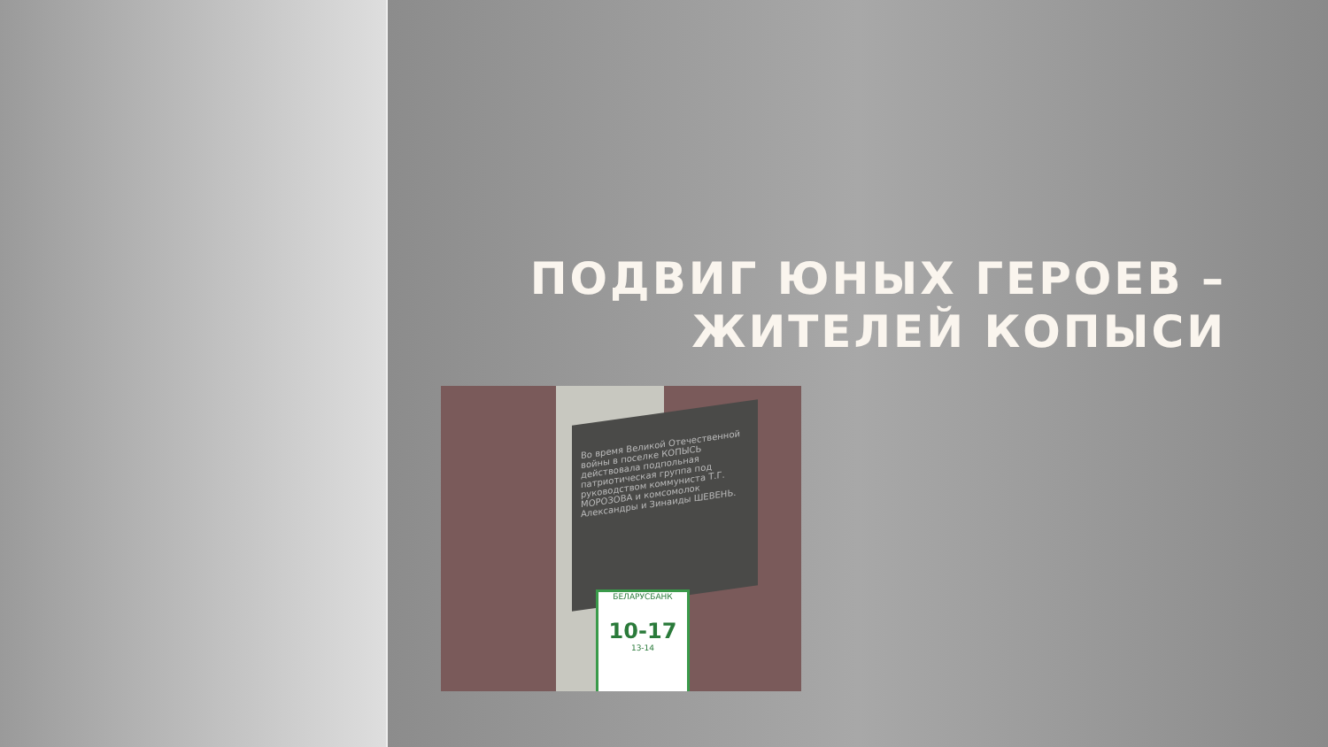ПОДВИГ ЮНЫХ ГЕРОЕВ –
ЖИТЕЛЕЙ КОПЫСИ
Во время Великой Отечественной войны в поселке КОПЫСЬ действовала подпольная патриотическая группа под руководством коммуниста Т.Г. МОРОЗОВА и комсомолок Александры и Зинаиды ШЕВЕНЬ.
БЕЛАРУСБАНК
10-17
13-14